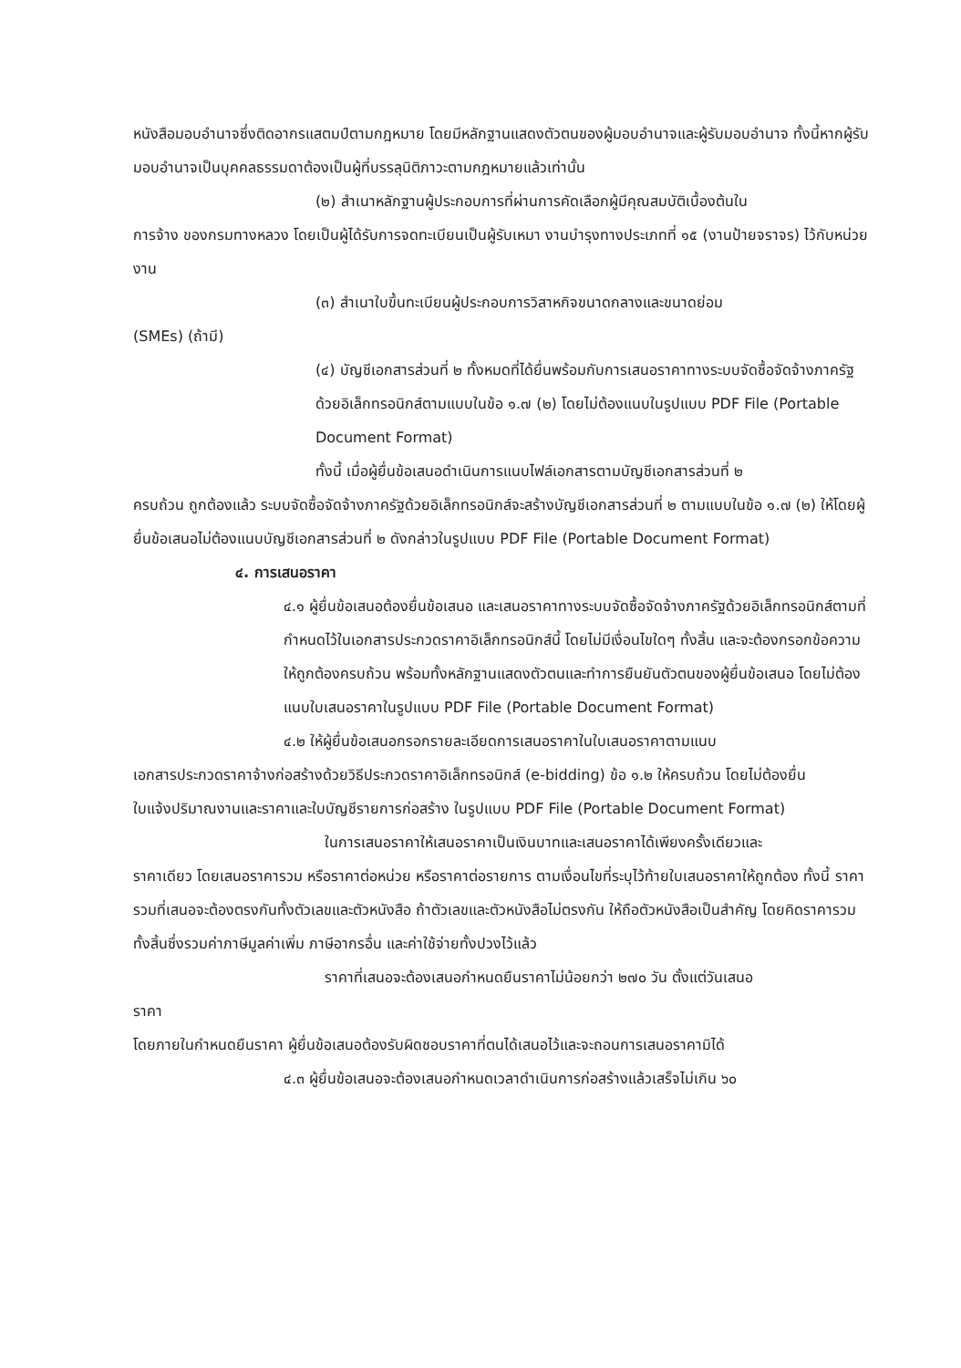หนังสือมอบอำนาจซึ่งติดอากรแสตมป์ตามกฎหมาย โดยมีหลักฐานแสดงตัวตนของผู้มอบอำนาจและผู้รับมอบอำนาจ ทั้งนี้หากผู้รับมอบอำนาจเป็นบุคคลธรรมดาต้องเป็นผู้ที่บรรลุนิติภาวะตามกฎหมายแล้วเท่านั้น
(๒) สำเนาหลักฐานผู้ประกอบการที่ผ่านการคัดเลือกผู้มีคุณสมบัติเบื้องต้นใน
การจ้าง ของกรมทางหลวง โดยเป็นผู้ได้รับการจดทะเบียนเป็นผู้รับเหมา งานบำรุงทางประเภทที่ ๑๕ (งานป้ายจราจร) ไว้กับหน่วยงาน
(๓) สำเนาใบขึ้นทะเบียนผู้ประกอบการวิสาหกิจขนาดกลางและขนาดย่อม
(SMEs) (ถ้ามี)
(๔) บัญชีเอกสารส่วนที่ ๒ ทั้งหมดที่ได้ยื่นพร้อมกับการเสนอราคาทางระบบจัดซื้อจัดจ้างภาครัฐด้วยอิเล็กทรอนิกส์ตามแบบในข้อ ๑.๗ (๒) โดยไม่ต้องแนบในรูปแบบ PDF File (Portable Document Format)
ทั้งนี้ เมื่อผู้ยื่นข้อเสนอดำเนินการแนบไฟล์เอกสารตามบัญชีเอกสารส่วนที่ ๒
ครบถ้วน ถูกต้องแล้ว ระบบจัดซื้อจัดจ้างภาครัฐด้วยอิเล็กทรอนิกส์จะสร้างบัญชีเอกสารส่วนที่ ๒ ตามแบบในข้อ ๑.๗ (๒) ให้โดยผู้ยื่นข้อเสนอไม่ต้องแนบบัญชีเอกสารส่วนที่ ๒ ดังกล่าวในรูปแบบ PDF File (Portable Document Format)
๔. การเสนอราคา
๔.๑ ผู้ยื่นข้อเสนอต้องยื่นข้อเสนอ และเสนอราคาทางระบบจัดซื้อจัดจ้างภาครัฐด้วยอิเล็กทรอนิกส์ตามที่กำหนดไว้ในเอกสารประกวดราคาอิเล็กทรอนิกส์นี้ โดยไม่มีเงื่อนไขใดๆ ทั้งสิ้น และจะต้องกรอกข้อความให้ถูกต้องครบถ้วน พร้อมทั้งหลักฐานแสดงตัวตนและทำการยืนยันตัวตนของผู้ยื่นข้อเสนอ โดยไม่ต้องแนบใบเสนอราคาในรูปแบบ PDF File (Portable Document Format)
๔.๒ ให้ผู้ยื่นข้อเสนอกรอกรายละเอียดการเสนอราคาในใบเสนอราคาตามแนบ
เอกสารประกวดราคาจ้างก่อสร้างด้วยวิธีประกวดราคาอิเล็กทรอนิกส์ (e-bidding) ข้อ ๑.๒ ให้ครบถ้วน โดยไม่ต้องยื่น
ใบแจ้งปริมาณงานและราคาและใบบัญชีรายการก่อสร้าง ในรูปแบบ PDF File (Portable Document Format)
ในการเสนอราคาให้เสนอราคาเป็นเงินบาทและเสนอราคาได้เพียงครั้งเดียวและ
ราคาเดียว โดยเสนอราคารวม หรือราคาต่อหน่วย หรือราคาต่อรายการ ตามเงื่อนไขที่ระบุไว้ท้ายใบเสนอราคาให้ถูกต้อง ทั้งนี้ ราคารวมที่เสนอจะต้องตรงกันทั้งตัวเลขและตัวหนังสือ ถ้าตัวเลขและตัวหนังสือไม่ตรงกัน ให้ถือตัวหนังสือเป็นสำคัญ โดยคิดราคารวมทั้งสิ้นซึ่งรวมค่าภาษีมูลค่าเพิ่ม ภาษีอากรอื่น และค่าใช้จ่ายทั้งปวงไว้แล้ว
ราคาที่เสนอจะต้องเสนอกำหนดยืนราคาไม่น้อยกว่า ๒๗๐ วัน ตั้งแต่วันเสนอ
ราคา
โดยภายในกำหนดยืนราคา ผู้ยื่นข้อเสนอต้องรับผิดชอบราคาที่ตนได้เสนอไว้และจะถอนการเสนอราคามิได้
๔.๓ ผู้ยื่นข้อเสนอจะต้องเสนอกำหนดเวลาดำเนินการก่อสร้างแล้วเสร็จไม่เกิน ๖๐